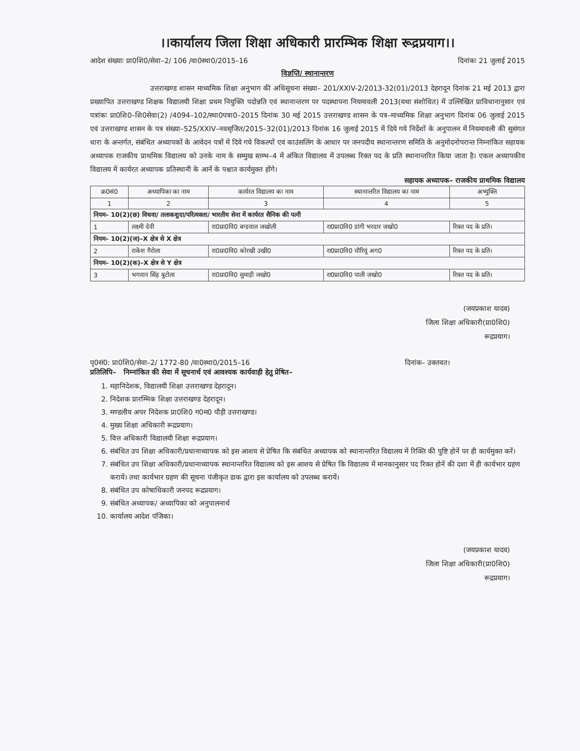।।कार्यालय जिला शिक्षा अधिकारी प्रारम्भिक शिक्षा रूद्रप्रयाग।।
आदेश संख्याः प्रा0शि0/सेवा–2/ 106 /वा0स्था0/2015–16 दिनांकः 21 जुलाई 2015
विज्ञप्ति/ स्थानान्तरण
उत्तराखण्ड शासन माध्यमिक शिक्षा अनुभाग की अधिसूचना संख्या– 201/XXIV-2/2013-32(01)/2013 देहरादून दिनांक 21 मई 2013 द्वारा प्रख्यापित उत्तराखण्ड शिक्षक विद्यालयी शिक्षा प्रथम नियुक्ति पदोन्नति एवं स्थानान्तरण पर पदस्थापना नियमावली 2013(यथा संशोधित) में उल्लिखित प्राविधानानुसार एवं पत्रांकः प्रा0शि0–शि0सेवा(2) /4094–102/स्था0पत्रा0–2015 दिनांक 30 मई 2015 उत्तराखण्ड शासन के पत्र–माध्यमिक शिक्षा अनुभाग दिनांक 06 जुलाई 2015 एवं उत्तराखण्ड शासन के पत्र संख्या–525/XXIV–नवसृजित/2015–32(01)/2013 दिनांक 16 जुलाई 2015 में दिये गये निर्देशों के अनुपालन में नियमावली की सुसंगत धारा के अन्तर्गत, संबंधित अध्यापकों के आवेदन पत्रों में दिये गये विकल्पों एवं काउंसलिंग के आधार पर जनपदीय स्थानान्तरण समिति के अनुमोदनोपरान्त निम्नांकित सहायक अध्यापक राजकीय प्राथमिक विद्यालय को उनके नाम के सम्मुख स्तम्भ–4 में अंकित विद्यालय में उपलब्ध रिक्त पद के प्रति स्थानान्तरित किया जाता है। एकल अध्यापकीय विद्यालय में कार्यरत अध्यापक प्रतिस्थानी के आनें के पश्चात कार्यमुक्त होंगे।
सहायक अध्यापक– राजकीय प्राथमिक विद्यालय
| क्र0सं0 | अध्यापिका का नाम | कार्यरत विद्यालय का नाम | स्थानान्तरित विद्यालय का नाम | अभ्युक्ति |
| --- | --- | --- | --- | --- |
| 1 | 2 | 3 | 4 | 5 |
| नियम– 10(2)(छ) विधवा/ तलाकशुदा/परित्यक्ता/ भारतीय सेना में कार्यरत सैनिक की पत्नी | | | | |
| 1 | लक्ष्मी देवी | रा0प्रा0वि0 बग्डवाल जखोली | रा0प्रा0वि0 डांगी भरदार जखो0 | रिक्त पद के प्रति। |
| नियम– 10(2)(ज)–X क्षेत्र से X क्षेत्र | | | | |
| 2 | राकेश गैरोला | रा0प्रा0वि0 कोरखी उखी0 | रा0प्रा0वि0 चौरियूं अग0 | रिक्त पद के प्रति। |
| नियम– 10(2)(क)–X क्षेत्र से Y क्षेत्र | | | | |
| 3 | भगवान सिंह बुटोला | रा0प्रा0वि0 सुमाड़ी जखो0 | रा0प्रा0वि0 पाली जखो0 | रिक्त पद के प्रति। |
(जयप्रकाश यादव)
जिला शिक्षा अधिकारी(प्रा0शि0)
रूद्रप्रयाग।
पृ0सं0: प्रा0शि0/सेवा–2/ 1772-80 /वा0स्था0/2015–16 दिनांक– उक्तवत।
प्रतिलिपि– निम्नांकित की सेवा में सूचनार्थ एवं आवश्यक कार्यवाही हेतु प्रेषित–
1. महानिदेशक, विद्यालयी शिक्षा उत्तराखण्ड देहरादून।
2. निदेशक प्रारम्भिक शिक्षा उत्तराखण्ड देहरादून।
3. मण्डलीय अपर निदेशक प्रा0शि0 ग0म0 पौड़ी उत्तराखण्ड।
4. मुख्य शिक्षा अधिकारी रूद्रप्रयाग।
5. वित्त अधिकारी विद्यालयी शिक्षा रूद्रप्रयाग।
6. संबंधित उप शिक्षा अधिकारी/प्रधानाध्यापक को इस आशय से प्रेषित कि संबंधित अध्यापक को स्थानान्तरित विद्यालय में रिक्ति की पुष्टि होनें पर ही कार्यमुक्त करें।
7. संबंधित उप शिक्षा अधिकारी/प्रधानाध्यापक स्थानान्तरित विद्यालय को इस आशय से प्रेषित कि विद्यालय में मानकानुसार पद रिक्त होनें की दशा में ही कार्यभार ग्रहण करायें। तथा कार्यभार ग्रहण की सूचना पंजीकृत डाक द्वारा इस कार्यालय को उपलब्ध करायें।
8. संबंधित उप कोषाधिकारी जनपद रूद्रप्रयाग।
9. संबंधित अध्यापक/ अध्यापिका को अनुपालनार्थ
10. कार्यालय आदेश पंजिका।
(जयप्रकाश यादव)
जिला शिक्षा अधिकारी(प्रा0शि0)
रूद्रप्रयाग।